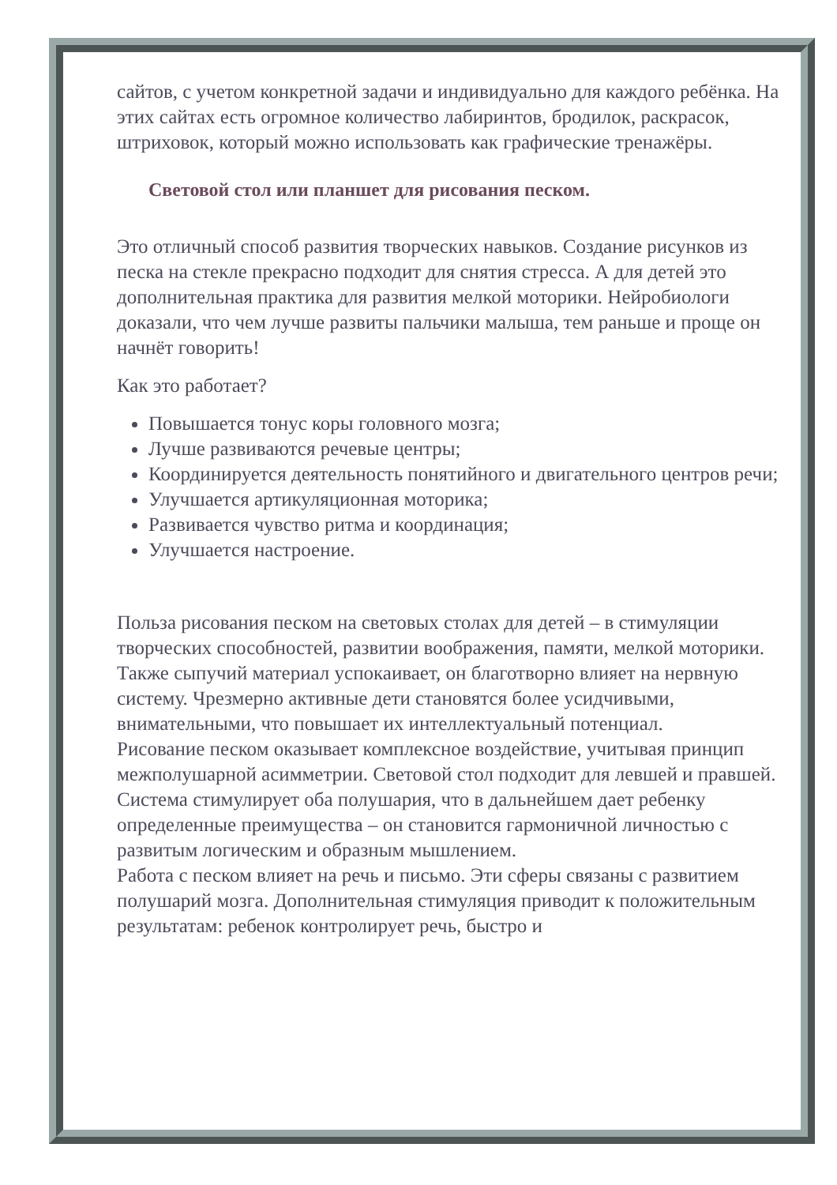сайтов, с учетом конкретной задачи и индивидуально для каждого ребёнка. На этих сайтах есть огромное количество лабиринтов, бродилок, раскрасок, штриховок, который можно использовать как графические тренажёры.
Световой стол или планшет для рисования песком.
Это отличный способ развития творческих навыков. Создание рисунков из песка на стекле прекрасно подходит для снятия стресса. А для детей это дополнительная практика для развития мелкой моторики. Нейробиологи доказали, что чем лучше развиты пальчики малыша, тем раньше и проще он начнёт говорить!
Как это работает?
Повышается тонус коры головного мозга;
Лучше развиваются речевые центры;
Координируется деятельность понятийного и двигательного центров речи;
Улучшается артикуляционная моторика;
Развивается чувство ритма и координация;
Улучшается настроение.
Польза рисования песком на световых столах для детей – в стимуляции творческих способностей, развитии воображения, памяти, мелкой моторики. Также сыпучий материал успокаивает, он благотворно влияет на нервную систему. Чрезмерно активные дети становятся более усидчивыми, внимательными, что повышает их интеллектуальный потенциал.
Рисование песком оказывает комплексное воздействие, учитывая принцип межполушарной асимметрии. Световой стол подходит для левшей и правшей. Система стимулирует оба полушария, что в дальнейшем дает ребенку определенные преимущества – он становится гармоничной личностью с развитым логическим и образным мышлением.
Работа с песком влияет на речь и письмо. Эти сферы связаны с развитием полушарий мозга. Дополнительная стимуляция приводит к положительным результатам: ребенок контролирует речь, быстро и